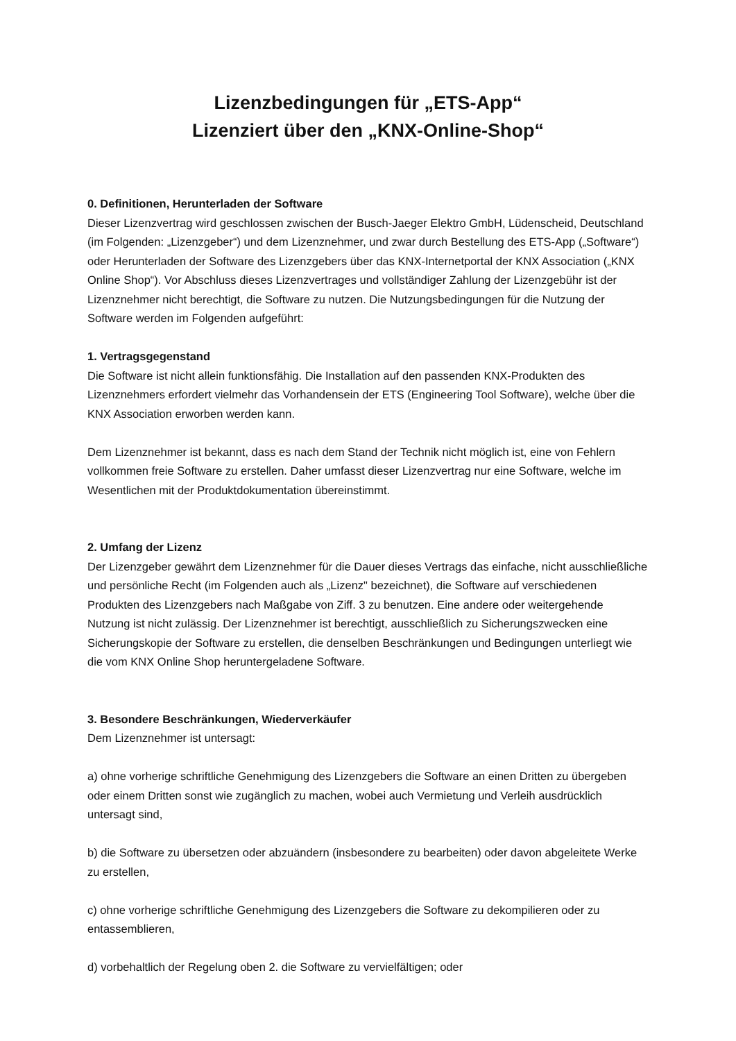Lizenzbedingungen für „ETS-App“
Lizenziert über den „KNX-Online-Shop“
0. Definitionen, Herunterladen der Software
Dieser Lizenzvertrag wird geschlossen zwischen der Busch-Jaeger Elektro GmbH, Lüdenscheid, Deutschland (im Folgenden: „Lizenzgeber“) und dem Lizenznehmer, und zwar durch Bestellung des ETS-App („Software“) oder Herunterladen der Software des Lizenzgebers über das KNX-Internetportal der KNX Association („KNX Online Shop“). Vor Abschluss dieses Lizenzvertrages und vollständiger Zahlung der Lizenzgebühr ist der Lizenznehmer nicht berechtigt, die Software zu nutzen. Die Nutzungsbedingungen für die Nutzung der Software werden im Folgenden aufgeführt:
1. Vertragsgegenstand
Die Software ist nicht allein funktionsfähig. Die Installation auf den passenden KNX-Produkten des Lizenznehmers erfordert vielmehr das Vorhandensein der ETS (Engineering Tool Software), welche über die KNX Association erworben werden kann.
Dem Lizenznehmer ist bekannt, dass es nach dem Stand der Technik nicht möglich ist, eine von Fehlern vollkommen freie Software zu erstellen. Daher umfasst dieser Lizenzvertrag nur eine Software, welche im Wesentlichen mit der Produktdokumentation übereinstimmt.
2. Umfang der Lizenz
Der Lizenzgeber gewährt dem Lizenznehmer für die Dauer dieses Vertrags das einfache, nicht ausschließliche und persönliche Recht (im Folgenden auch als „Lizenz" bezeichnet), die Software auf verschiedenen Produkten des Lizenzgebers nach Maßgabe von Ziff. 3 zu benutzen. Eine andere oder weitergehende Nutzung ist nicht zulässig. Der Lizenznehmer ist berechtigt, ausschließlich zu Sicherungszwecken eine Sicherungskopie der Software zu erstellen, die denselben Beschränkungen und Bedingungen unterliegt wie die vom KNX Online Shop heruntergeladene Software.
3. Besondere Beschränkungen, Wiederverkäufer
Dem Lizenznehmer ist untersagt:
a) ohne vorherige schriftliche Genehmigung des Lizenzgebers die Software an einen Dritten zu übergeben oder einem Dritten sonst wie zugänglich zu machen, wobei auch Vermietung und Verleih ausdrücklich untersagt sind,
b) die Software zu übersetzen oder abzuändern (insbesondere zu bearbeiten) oder davon abgeleitete Werke zu erstellen,
c) ohne vorherige schriftliche Genehmigung des Lizenzgebers die Software zu dekompilieren oder zu entassemblieren,
d) vorbehaltlich der Regelung oben 2. die Software zu vervielfältigen; oder